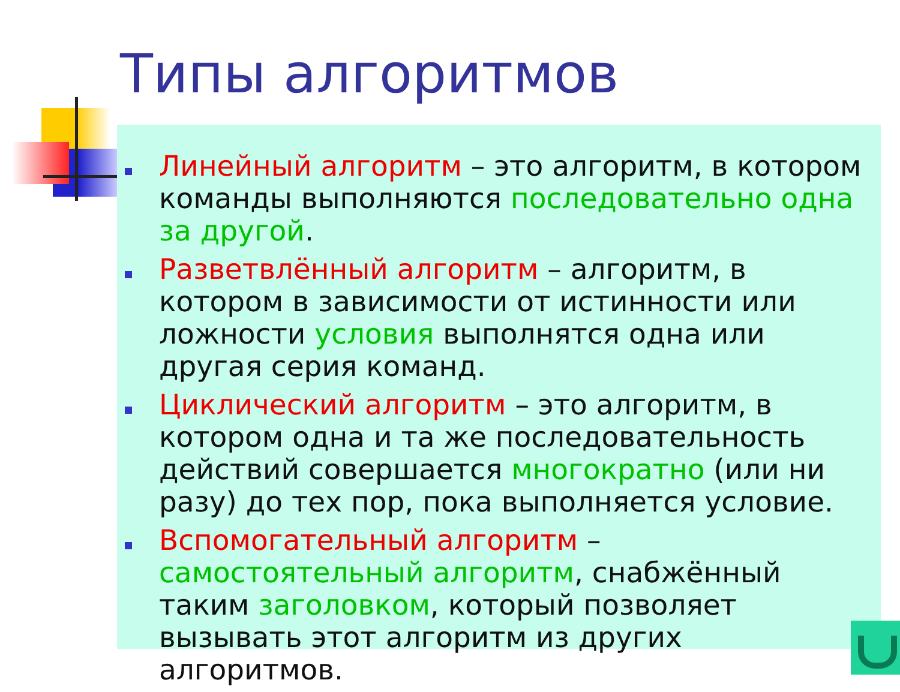Типы алгоритмов
Линейный алгоритм – это алгоритм, в котором команды выполняются последовательно одна за другой.
Разветвлённый алгоритм – алгоритм, в котором в зависимости от истинности или ложности условия выполнятся одна или другая серия команд.
Циклический алгоритм – это алгоритм, в котором одна и та же последовательность действий совершается многократно (или ни разу) до тех пор, пока выполняется условие.
Вспомогательный алгоритм – самостоятельный алгоритм, снабжённый таким заголовком, который позволяет вызывать этот алгоритм из других алгоритмов.